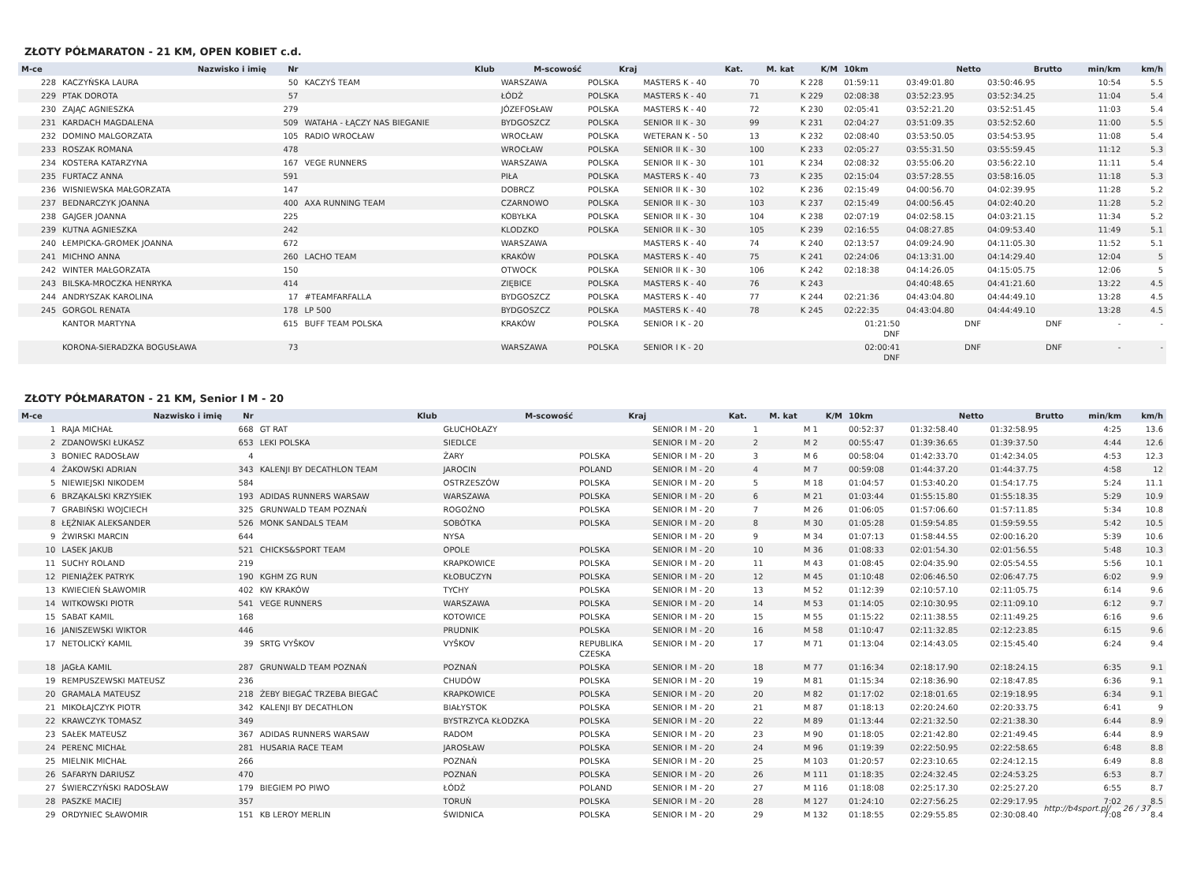ZŁOTY PÓŁMARATON - 21 KM, OPEN KOBIET c.d.
| M-ce | Nazwisko i imię | Nr | Klub | M-scowość | Kraj | Kat. | M. kat | K/M | 10km | Netto | Brutto | min/km | km/h |
| --- | --- | --- | --- | --- | --- | --- | --- | --- | --- | --- | --- | --- | --- |
| 228 | KACZYŃSKA LAURA | 50 | KACZYŚ TEAM | WARSZAWA | POLSKA | MASTERS K - 40 | 70 | K 228 | 01:59:11 | 03:49:01.80 | 03:50:46.95 | 10:54 | 5.5 |
| 229 | PTAK DOROTA | 57 | | ŁÓDŹ | POLSKA | MASTERS K - 40 | 71 | K 229 | 02:08:38 | 03:52:23.95 | 03:52:34.25 | 11:04 | 5.4 |
| 230 | ZAJĄC AGNIESZKA | 279 | | JÓZEFOSŁAW | POLSKA | MASTERS K - 40 | 72 | K 230 | 02:05:41 | 03:52:21.20 | 03:52:51.45 | 11:03 | 5.4 |
| 231 | KARDACH MAGDALENA | 509 | WATAHA - ŁĄCZY NAS BIEGANIE | BYDGOSZCZ | POLSKA | SENIOR II K - 30 | 99 | K 231 | 02:04:27 | 03:51:09.35 | 03:52:52.60 | 11:00 | 5.5 |
| 232 | DOMINO MALGORZATA | 105 | RADIO WROCŁAW | WROCŁAW | POLSKA | WETERAN K - 50 | 13 | K 232 | 02:08:40 | 03:53:50.05 | 03:54:53.95 | 11:08 | 5.4 |
| 233 | ROSZAK ROMANA | 478 | | WROCŁAW | POLSKA | SENIOR II K - 30 | 100 | K 233 | 02:05:27 | 03:55:31.50 | 03:55:59.45 | 11:12 | 5.3 |
| 234 | KOSTERA KATARZYNA | 167 | VEGE RUNNERS | WARSZAWA | POLSKA | SENIOR II K - 30 | 101 | K 234 | 02:08:32 | 03:55:06.20 | 03:56:22.10 | 11:11 | 5.4 |
| 235 | FURTACZ ANNA | 591 | | PIŁA | POLSKA | MASTERS K - 40 | 73 | K 235 | 02:15:04 | 03:57:28.55 | 03:58:16.05 | 11:18 | 5.3 |
| 236 | WISNIEWSKA MAŁGORZATA | 147 | | DOBRCZ | POLSKA | SENIOR II K - 30 | 102 | K 236 | 02:15:49 | 04:00:56.70 | 04:02:39.95 | 11:28 | 5.2 |
| 237 | BEDNARCZYK JOANNA | 400 | AXA RUNNING TEAM | CZARNOWO | POLSKA | SENIOR II K - 30 | 103 | K 237 | 02:15:49 | 04:00:56.45 | 04:02:40.20 | 11:28 | 5.2 |
| 238 | GAJGER JOANNA | 225 | | KOBYŁKA | POLSKA | SENIOR II K - 30 | 104 | K 238 | 02:07:19 | 04:02:58.15 | 04:03:21.15 | 11:34 | 5.2 |
| 239 | KUTNA AGNIESZKA | 242 | | KLODZKO | POLSKA | SENIOR II K - 30 | 105 | K 239 | 02:16:55 | 04:08:27.85 | 04:09:53.40 | 11:49 | 5.1 |
| 240 | ŁEMPICKA-GROMEK JOANNA | 672 | | WARSZAWA | | MASTERS K - 40 | 74 | K 240 | 02:13:57 | 04:09:24.90 | 04:11:05.30 | 11:52 | 5.1 |
| 241 | MICHNO ANNA | 260 | LACHO TEAM | KRAKÓW | POLSKA | MASTERS K - 40 | 75 | K 241 | 02:24:06 | 04:13:31.00 | 04:14:29.40 | 12:04 | 5 |
| 242 | WINTER MAŁGORZATA | 150 | | OTWOCK | POLSKA | SENIOR II K - 30 | 106 | K 242 | 02:18:38 | 04:14:26.05 | 04:15:05.75 | 12:06 | 5 |
| 243 | BILSKA-MROCZKA HENRYKA | 414 | | ZIĘBICE | POLSKA | MASTERS K - 40 | 76 | K 243 | | 04:40:48.65 | 04:41:21.60 | 13:22 | 4.5 |
| 244 | ANDRYSZAK KAROLINA | 17 | #TEAMFARFALLA | BYDGOSZCZ | POLSKA | MASTERS K - 40 | 77 | K 244 | 02:21:36 | 04:43:04.80 | 04:44:49.10 | 13:28 | 4.5 |
| 245 | GORGOL RENATA | 178 | LP 500 | BYDGOSZCZ | POLSKA | MASTERS K - 40 | 78 | K 245 | 02:22:35 | 04:43:04.80 | 04:44:49.10 | 13:28 | 4.5 |
| | KANTOR MARTYNA | 615 | BUFF TEAM POLSKA | KRAKÓW | POLSKA | SENIOR I K - 20 | | | 01:21:50 DNF | DNF | DNF | - | - |
| | KORONA-SIERADZKA BOGUSŁAWA | 73 | | WARSZAWA | POLSKA | SENIOR I K - 20 | | | 02:00:41 DNF | DNF | DNF | - | - |
ZŁOTY PÓŁMARATON - 21 KM, Senior I M - 20
| M-ce | Nazwisko i imię | Nr | Klub | M-scowość | Kraj | Kat. | M. kat | K/M | 10km | Netto | Brutto | min/km | km/h |
| --- | --- | --- | --- | --- | --- | --- | --- | --- | --- | --- | --- | --- | --- |
| 1 | RAJA MICHAŁ | 668 | GT RAT | GŁUCHOŁAZY | | SENIOR I M - 20 | 1 | M 1 | 00:52:37 | 01:32:58.40 | 01:32:58.95 | 4:25 | 13.6 |
| 2 | ZDANOWSKI ŁUKASZ | 653 | LEKI POLSKA | SIEDLCE | | SENIOR I M - 20 | 2 | M 2 | 00:55:47 | 01:39:36.65 | 01:39:37.50 | 4:44 | 12.6 |
| 3 | BONIEC RADOSŁAW | 4 | | ŻARY | POLSKA | SENIOR I M - 20 | 3 | M 6 | 00:58:04 | 01:42:33.70 | 01:42:34.05 | 4:53 | 12.3 |
| 4 | ŻAKOWSKI ADRIAN | 343 | KALENJI BY DECATHLON TEAM | JAROCIN | POLAND | SENIOR I M - 20 | 4 | M 7 | 00:59:08 | 01:44:37.20 | 01:44:37.75 | 4:58 | 12 |
| 5 | NIEWIEJSKI NIKODEM | 584 | | OSTRZESZÓW | POLSKA | SENIOR I M - 20 | 5 | M 18 | 01:04:57 | 01:53:40.20 | 01:54:17.75 | 5:24 | 11.1 |
| 6 | BRZĄKALSKI KRZYSIEK | 193 | ADIDAS RUNNERS WARSAW | WARSZAWA | POLSKA | SENIOR I M - 20 | 6 | M 21 | 01:03:44 | 01:55:15.80 | 01:55:18.35 | 5:29 | 10.9 |
| 7 | GRABIŃSKI WOJCIECH | 325 | GRUNWALD TEAM POZNAŃ | ROGOŹNO | POLSKA | SENIOR I M - 20 | 7 | M 26 | 01:06:05 | 01:57:06.60 | 01:57:11.85 | 5:34 | 10.8 |
| 8 | ŁĘŻNIAK ALEKSANDER | 526 | MONK SANDALS TEAM | SOBÓTKA | POLSKA | SENIOR I M - 20 | 8 | M 30 | 01:05:28 | 01:59:54.85 | 01:59:59.55 | 5:42 | 10.5 |
| 9 | ŻWIRSKI MARCIN | 644 | | NYSA | | SENIOR I M - 20 | 9 | M 34 | 01:07:13 | 01:58:44.55 | 02:00:16.20 | 5:39 | 10.6 |
| 10 | LASEK JAKUB | 521 | CHICKS&SPORT TEAM | OPOLE | POLSKA | SENIOR I M - 20 | 10 | M 36 | 01:08:33 | 02:01:54.30 | 02:01:56.55 | 5:48 | 10.3 |
| 11 | SUCHY ROLAND | 219 | | KRAPKOWICE | POLSKA | SENIOR I M - 20 | 11 | M 43 | 01:08:45 | 02:04:35.90 | 02:05:54.55 | 5:56 | 10.1 |
| 12 | PIENIĄŻEK PATRYK | 190 | KGHM ZG RUN | KŁOBUCZYN | POLSKA | SENIOR I M - 20 | 12 | M 45 | 01:10:48 | 02:06:46.50 | 02:06:47.75 | 6:02 | 9.9 |
| 13 | KWIECIEŃ SŁAWOMIR | 402 | KW KRAKÓW | TYCHY | POLSKA | SENIOR I M - 20 | 13 | M 52 | 01:12:39 | 02:10:57.10 | 02:11:05.75 | 6:14 | 9.6 |
| 14 | WITKOWSKI PIOTR | 541 | VEGE RUNNERS | WARSZAWA | POLSKA | SENIOR I M - 20 | 14 | M 53 | 01:14:05 | 02:10:30.95 | 02:11:09.10 | 6:12 | 9.7 |
| 15 | SABAT KAMIL | 168 | | KOTOWICE | POLSKA | SENIOR I M - 20 | 15 | M 55 | 01:15:22 | 02:11:38.55 | 02:11:49.25 | 6:16 | 9.6 |
| 16 | JANISZEWSKI WIKTOR | 446 | | PRUDNIK | POLSKA | SENIOR I M - 20 | 16 | M 58 | 01:10:47 | 02:11:32.85 | 02:12:23.85 | 6:15 | 9.6 |
| 17 | NETOLICKÝ KAMIL | 39 | SRTG VYŠKOV | VYŠKOV | REPUBLIKA CZESKA | SENIOR I M - 20 | 17 | M 71 | 01:13:04 | 02:14:43.05 | 02:15:45.40 | 6:24 | 9.4 |
| 18 | JAGŁA KAMIL | 287 | GRUNWALD TEAM POZNAŃ | POZNAŃ | POLSKA | SENIOR I M - 20 | 18 | M 77 | 01:16:34 | 02:18:17.90 | 02:18:24.15 | 6:35 | 9.1 |
| 19 | REMPUSZEWSKI MATEUSZ | 236 | | CHUDÓW | POLSKA | SENIOR I M - 20 | 19 | M 81 | 01:15:34 | 02:18:36.90 | 02:18:47.85 | 6:36 | 9.1 |
| 20 | GRAMALA MATEUSZ | 218 | ŻEBY BIEGAĆ TRZEBA BIEGAĆ | KRAPKOWICE | POLSKA | SENIOR I M - 20 | 20 | M 82 | 01:17:02 | 02:18:01.65 | 02:19:18.95 | 6:34 | 9.1 |
| 21 | MIKOŁAJCZYK PIOTR | 342 | KALENJI BY DECATHLON | BIAŁYSTOK | POLSKA | SENIOR I M - 20 | 21 | M 87 | 01:18:13 | 02:20:24.60 | 02:20:33.75 | 6:41 | 9 |
| 22 | KRAWCZYK TOMASZ | 349 | | BYSTRZYCA KŁODZKA | POLSKA | SENIOR I M - 20 | 22 | M 89 | 01:13:44 | 02:21:32.50 | 02:21:38.30 | 6:44 | 8.9 |
| 23 | SAŁEK MATEUSZ | 367 | ADIDAS RUNNERS WARSAW | RADOM | POLSKA | SENIOR I M - 20 | 23 | M 90 | 01:18:05 | 02:21:42.80 | 02:21:49.45 | 6:44 | 8.9 |
| 24 | PERENC MICHAŁ | 281 | HUSARIA RACE TEAM | JAROSŁAW | POLSKA | SENIOR I M - 20 | 24 | M 96 | 01:19:39 | 02:22:50.95 | 02:22:58.65 | 6:48 | 8.8 |
| 25 | MIELNIK MICHAŁ | 266 | | POZNAŃ | POLSKA | SENIOR I M - 20 | 25 | M 103 | 01:20:57 | 02:23:10.65 | 02:24:12.15 | 6:49 | 8.8 |
| 26 | SAFARYN DARIUSZ | 470 | | POZNAŃ | POLSKA | SENIOR I M - 20 | 26 | M 111 | 01:18:35 | 02:24:32.45 | 02:24:53.25 | 6:53 | 8.7 |
| 27 | ŚWIERCZYŃSKI RADOSŁAW | 179 | BIEGIEM PO PIWO | ŁÓDŹ | POLAND | SENIOR I M - 20 | 27 | M 116 | 01:18:08 | 02:25:17.30 | 02:25:27.20 | 6:55 | 8.7 |
| 28 | PASZKE MACIEJ | 357 | | TORUŃ | POLSKA | SENIOR I M - 20 | 28 | M 127 | 01:24:10 | 02:27:56.25 | 02:29:17.95 | 7:02 | 8.5 |
| 29 | ORDYNIEC SŁAWOMIR | 151 | KB LEROY MERLIN | ŚWIDNICA | POLSKA | SENIOR I M - 20 | 29 | M 132 | 01:18:55 | 02:29:55.85 | 02:30:08.40 | 7:08 | 8.4 |
http://b4sport.pl/ 26 / 37